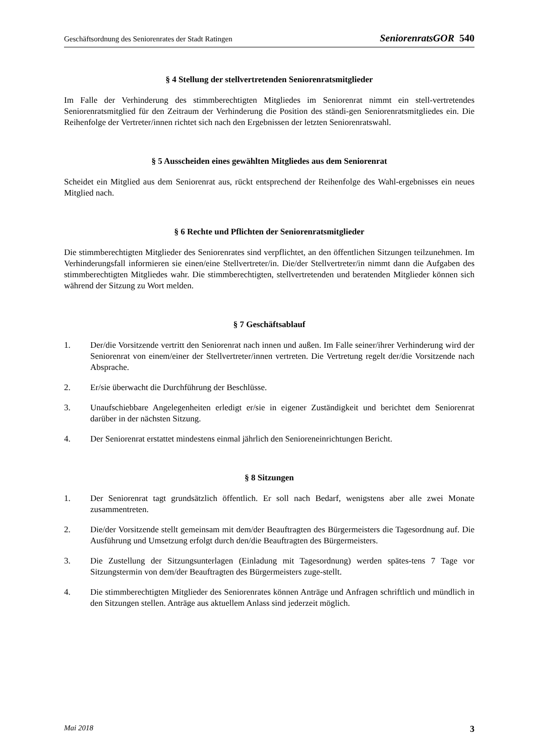Geschäftsordnung des Seniorenrates der Stadt Ratingen SeniorenratsGOR 540
§ 4 Stellung der stellvertretenden Seniorenratsmitglieder
Im Falle der Verhinderung des stimmberechtigten Mitgliedes im Seniorenrat nimmt ein stell-vertretendes Seniorenratsmitglied für den Zeitraum der Verhinderung die Position des ständi-gen Seniorenratsmitgliedes ein. Die Reihenfolge der Vertreter/innen richtet sich nach den Ergebnissen der letzten Seniorenratswahl.
§ 5 Ausscheiden eines gewählten Mitgliedes aus dem Seniorenrat
Scheidet ein Mitglied aus dem Seniorenrat aus, rückt entsprechend der Reihenfolge des Wahl-ergebnisses ein neues Mitglied nach.
§ 6 Rechte und Pflichten der Seniorenratsmitglieder
Die stimmberechtigten Mitglieder des Seniorenrates sind verpflichtet, an den öffentlichen Sitzungen teilzunehmen. Im Verhinderungsfall informieren sie einen/eine Stellvertreter/in. Die/der Stellvertreter/in nimmt dann die Aufgaben des stimmberechtigten Mitgliedes wahr. Die stimmberechtigten, stellvertretenden und beratenden Mitglieder können sich während der Sitzung zu Wort melden.
§ 7 Geschäftsablauf
1. Der/die Vorsitzende vertritt den Seniorenrat nach innen und außen. Im Falle seiner/ihrer Verhinderung wird der Seniorenrat von einem/einer der Stellvertreter/innen vertreten. Die Vertretung regelt der/die Vorsitzende nach Absprache.
2. Er/sie überwacht die Durchführung der Beschlüsse.
3. Unaufschiebbare Angelegenheiten erledigt er/sie in eigener Zuständigkeit und berichtet dem Seniorenrat darüber in der nächsten Sitzung.
4. Der Seniorenrat erstattet mindestens einmal jährlich den Senioreneinrichtungen Bericht.
§ 8 Sitzungen
1. Der Seniorenrat tagt grundsätzlich öffentlich. Er soll nach Bedarf, wenigstens aber alle zwei Monate zusammentreten.
2. Die/der Vorsitzende stellt gemeinsam mit dem/der Beauftragten des Bürgermeisters die Tagesordnung auf. Die Ausführung und Umsetzung erfolgt durch den/die Beauftragten des Bürgermeisters.
3. Die Zustellung der Sitzungsunterlagen (Einladung mit Tagesordnung) werden spätes-tens 7 Tage vor Sitzungstermin von dem/der Beauftragten des Bürgermeisters zuge-stellt.
4. Die stimmberechtigten Mitglieder des Seniorenrates können Anträge und Anfragen schriftlich und mündlich in den Sitzungen stellen. Anträge aus aktuellem Anlass sind jederzeit möglich.
Mai 2018 3